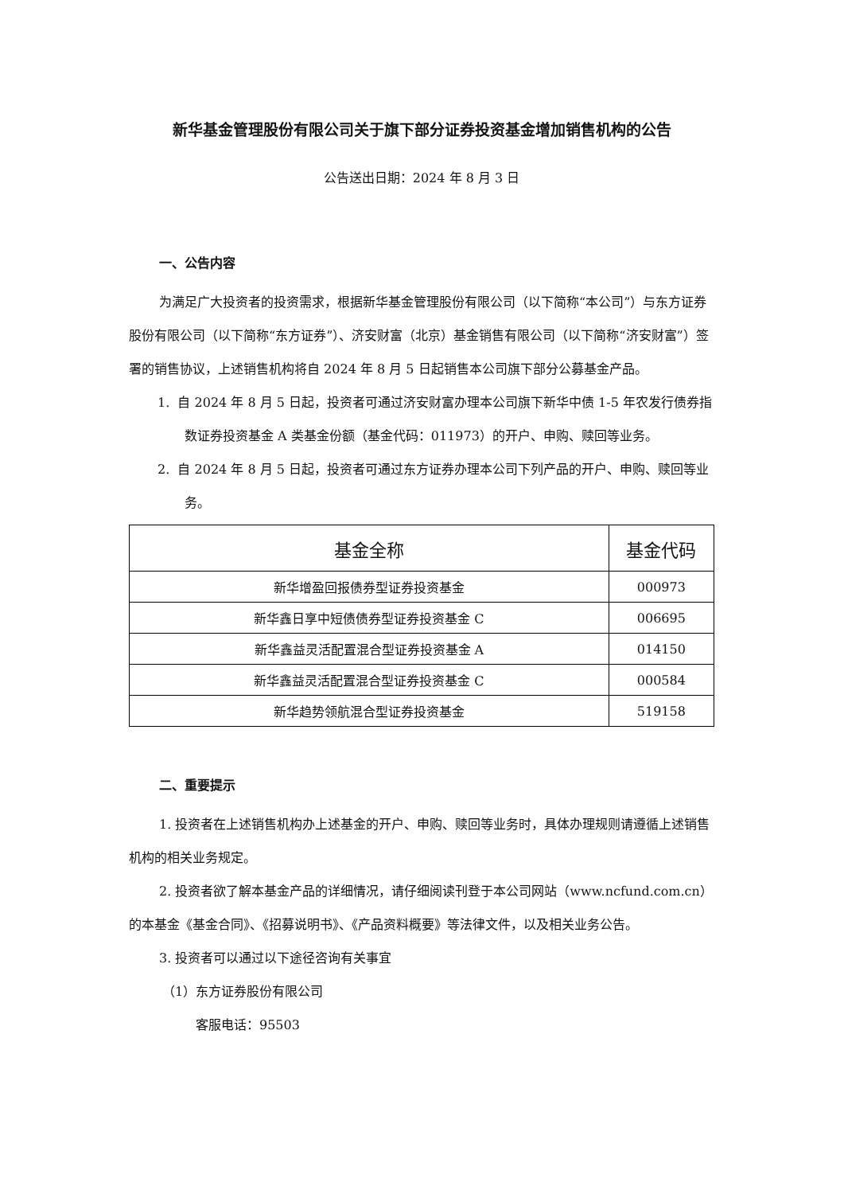新华基金管理股份有限公司关于旗下部分证券投资基金增加销售机构的公告
公告送出日期：2024 年 8 月 3 日
一、公告内容
为满足广大投资者的投资需求，根据新华基金管理股份有限公司（以下简称“本公司”）与东方证券股份有限公司（以下简称“东方证券”）、济安财富（北京）基金销售有限公司（以下简称“济安财富”）签署的销售协议，上述销售机构将自 2024 年 8 月 5 日起销售本公司旗下部分公募基金产品。
1. 自 2024 年 8 月 5 日起，投资者可通过济安财富办理本公司旗下新华中债 1-5 年农发行债券指数证券投资基金 A 类基金份额（基金代码：011973）的开户、申购、赎回等业务。
2. 自 2024 年 8 月 5 日起，投资者可通过东方证券办理本公司下列产品的开户、申购、赎回等业务。
| 基金全称 | 基金代码 |
| --- | --- |
| 新华增盈回报债券型证券投资基金 | 000973 |
| 新华鑫日享中短债债券型证券投资基金 C | 006695 |
| 新华鑫益灵活配置混合型证券投资基金 A | 014150 |
| 新华鑫益灵活配置混合型证券投资基金 C | 000584 |
| 新华趋势领航混合型证券投资基金 | 519158 |
二、重要提示
1. 投资者在上述销售机构办上述基金的开户、申购、赎回等业务时，具体办理规则请遵循上述销售机构的相关业务规定。
2. 投资者欲了解本基金产品的详细情况，请仔细阅读刊登于本公司网站（www.ncfund.com.cn）的本基金《基金合同》、《招募说明书》、《产品资料概要》等法律文件，以及相关业务公告。
3. 投资者可以通过以下途径咨询有关事宜
（1）东方证券股份有限公司
客服电话：95503